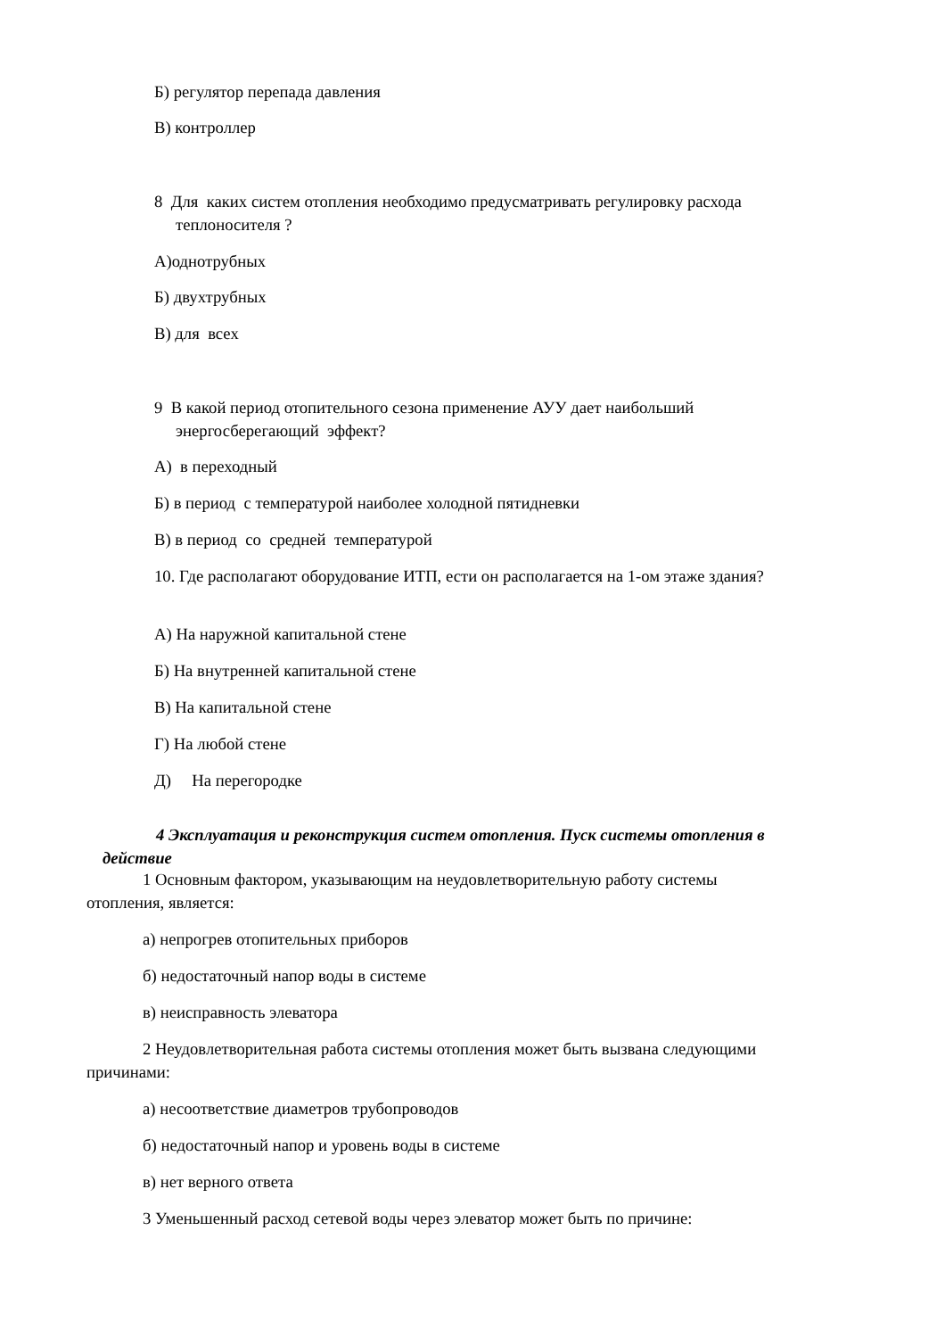Б) регулятор перепада давления
В) контроллер
8 Для каких систем отопления необходимо предусматривать регулировку расхода
теплоносителя ?
А)однотрубных
Б) двухтрубных
В) для всех
9 В какой период отопительного сезона применение АУУ дает наибольший
энергосберегающий эффект?
А) в переходный
Б) в период с температурой наиболее холодной пятидневки
В) в период со средней температурой
10. Где располагают оборудование ИТП, ести он располагается на 1-ом этаже здания?
А) На наружной капитальной стене
Б) На внутренней капитальной стене
В) На капитальной стене
Г) На любой стене
Д) На перегородке
4 Эксплуатация и реконструкция систем отопления. Пуск системы отопления в
действие
1 Основным фактором, указывающим на неудовлетворительную работу системы
отопления, является:
а) непрогрев отопительных приборов
б) недостаточный напор воды в системе
в) неисправность элеватора
2 Неудовлетворительная работа системы отопления может быть вызвана следующими
причинами:
а) несоответствие диаметров трубопроводов
б) недостаточный напор и уровень воды в системе
в) нет верного ответа
3 Уменьшенный расход сетевой воды через элеватор может быть по причине: